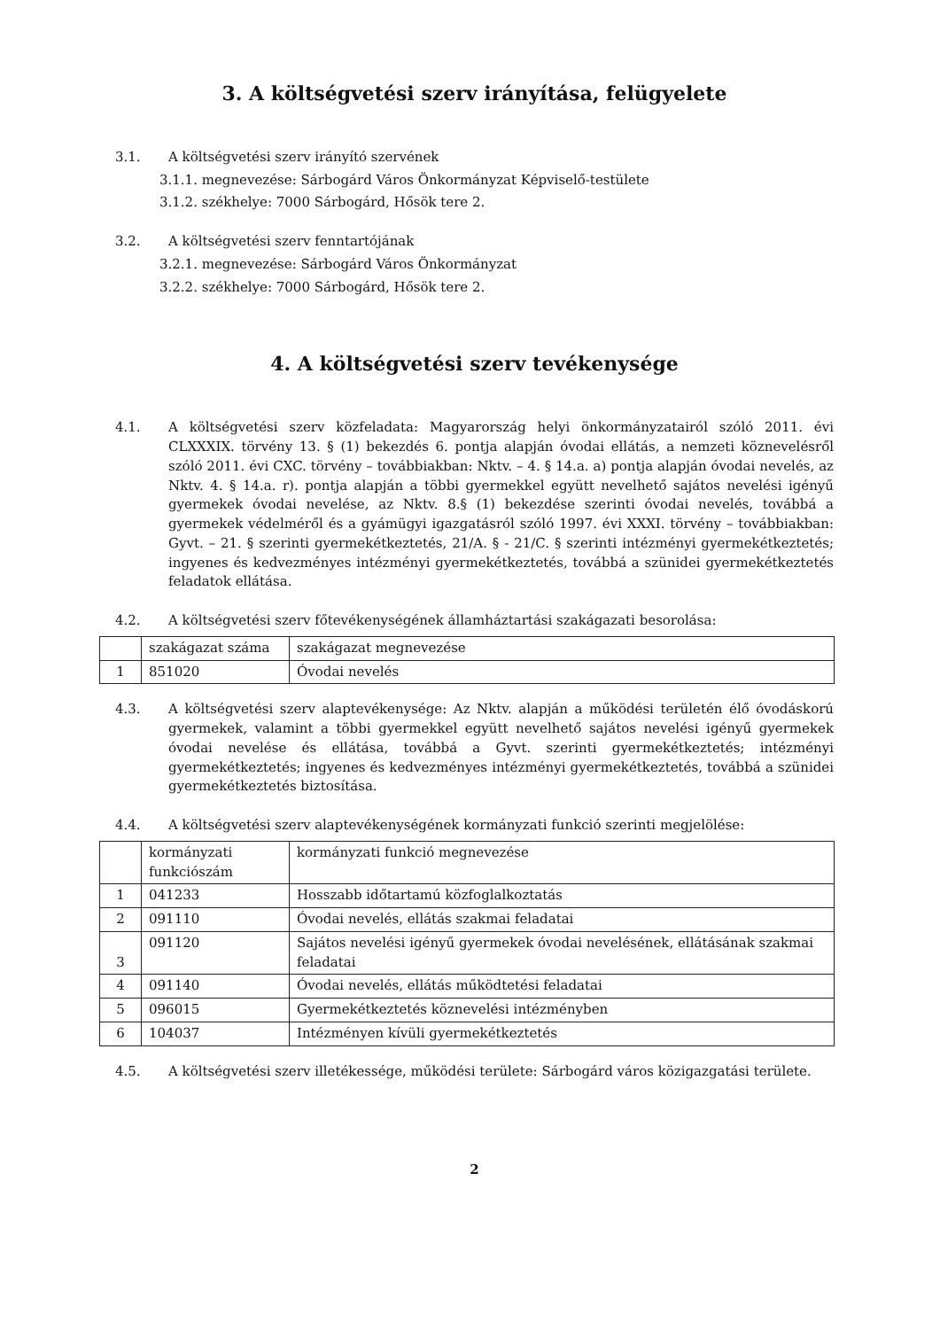3. A költségvetési szerv irányítása, felügyelete
3.1. A költségvetési szerv irányító szervének
3.1.1. megnevezése: Sárbogárd Város Önkormányzat Képviselő-testülete
3.1.2. székhelye: 7000 Sárbogárd, Hősök tere 2.
3.2. A költségvetési szerv fenntartójának
3.2.1. megnevezése: Sárbogárd Város Önkormányzat
3.2.2. székhelye: 7000 Sárbogárd, Hősök tere 2.
4. A költségvetési szerv tevékenysége
4.1. A költségvetési szerv közfeladata: Magyarország helyi önkormányzatairól szóló 2011. évi CLXXXIX. törvény 13. § (1) bekezdés 6. pontja alapján óvodai ellátás, a nemzeti köznevelésről szóló 2011. évi CXC. törvény – továbbiakban: Nktv. – 4. § 14.a. a) pontja alapján óvodai nevelés, az Nktv. 4. § 14.a. r). pontja alapján a többi gyermekkel együtt nevelhető sajátos nevelési igényű gyermekek óvodai nevelése, az Nktv. 8.§ (1) bekezdése szerinti óvodai nevelés, továbbá a gyermekek védelméről és a gyámügyi igazgatásról szóló 1997. évi XXXI. törvény – továbbiakban: Gyvt. – 21. § szerinti gyermekétkeztetés, 21/A. § - 21/C. § szerinti intézményi gyermekétkeztetés; ingyenes és kedvezményes intézményi gyermekétkeztetés, továbbá a szünidei gyermekétkeztetés feladatok ellátása.
4.2. A költségvetési szerv főtevékenységének államháztartási szakágazati besorolása:
| | szakágazat száma | szakágazat megnevezése |
| 1 | 851020 | Óvodai nevelés |
4.3. A költségvetési szerv alaptevékenysége: Az Nktv. alapján a működési területén élő óvodáskorú gyermekek, valamint a többi gyermekkel együtt nevelhető sajátos nevelési igényű gyermekek óvodai nevelése és ellátása, továbbá a Gyvt. szerinti gyermekétkeztetés; intézményi gyermekétkeztetés; ingyenes és kedvezményes intézményi gyermekétkeztetés, továbbá a szünidei gyermekétkeztetés biztosítása.
4.4. A költségvetési szerv alaptevékenységének kormányzati funkció szerinti megjelölése:
| | kormányzati funkciószám | kormányzati funkció megnevezése |
| 1 | 041233 | Hosszabb időtartamú közfoglalkoztatás |
| 2 | 091110 | Óvodai nevelés, ellátás szakmai feladatai |
| 3 | 091120 | Sajátos nevelési igényű gyermekek óvodai nevelésének, ellátásának szakmai feladatai |
| 4 | 091140 | Óvodai nevelés, ellátás működtetési feladatai |
| 5 | 096015 | Gyermekétkeztetés köznevelési intézményben |
| 6 | 104037 | Intézményen kívüli gyermekétkeztetés |
4.5. A költségvetési szerv illetékessége, működési területe: Sárbogárd város közigazgatási területe.
2